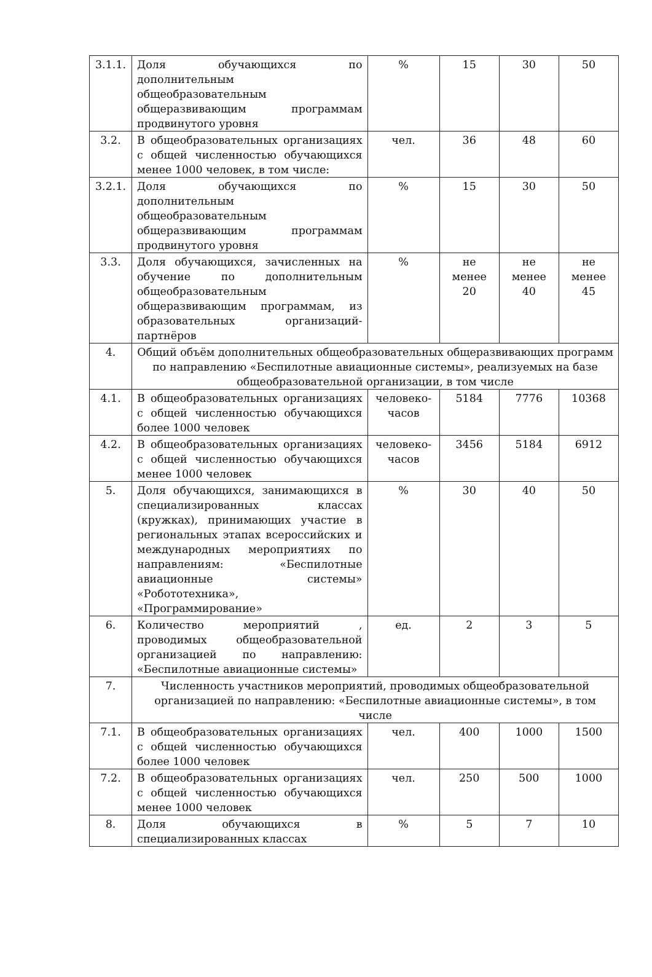| 3.1.1. | Доля обучающихся по дополнительным общеобразовательным общеразвивающим программам продвинутого уровня | % | 15 | 30 | 50 |
| 3.2. | В общеобразовательных организациях с общей численностью обучающихся менее 1000 человек, в том числе: | чел. | 36 | 48 | 60 |
| 3.2.1. | Доля обучающихся по дополнительным общеобразовательным общеразвивающим программам продвинутого уровня | % | 15 | 30 | 50 |
| 3.3. | Доля обучающихся, зачисленных на обучение по дополнительным общеобразовательным общеразвивающим программам, из образовательных организаций-партнёров | % | не менее 20 | не менее 40 | не менее 45 |
| 4. | Общий объём дополнительных общеобразовательных общеразвивающих программ по направлению «Беспилотные авиационные системы», реализуемых на базе общеобразовательной организации, в том числе | | | | |
| 4.1. | В общеобразовательных организациях с общей численностью обучающихся более 1000 человек | человеко-часов | 5184 | 7776 | 10368 |
| 4.2. | В общеобразовательных организациях с общей численностью обучающихся менее 1000 человек | человеко-часов | 3456 | 5184 | 6912 |
| 5. | Доля обучающихся, занимающихся в специализированных классах (кружках), принимающих участие в региональных этапах всероссийских и международных мероприятиях по направлениям: «Беспилотные авиационные системы» «Робототехника», «Программирование» | % | 30 | 40 | 50 |
| 6. | Количество мероприятий , проводимых общеобразовательной организацией по направлению: «Беспилотные авиационные системы» | ед. | 2 | 3 | 5 |
| 7. | Численность участников мероприятий, проводимых общеобразовательной организацией по направлению: «Беспилотные авиационные системы», в том числе | | | | |
| 7.1. | В общеобразовательных организациях с общей численностью обучающихся более 1000 человек | чел. | 400 | 1000 | 1500 |
| 7.2. | В общеобразовательных организациях с общей численностью обучающихся менее 1000 человек | чел. | 250 | 500 | 1000 |
| 8. | Доля обучающихся в специализированных классах | % | 5 | 7 | 10 |